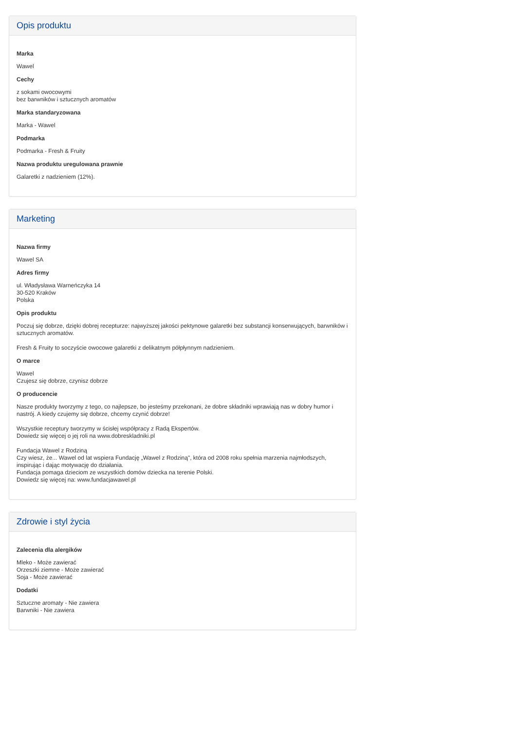Opis produktu
Marka
Wawel
Cechy
z sokami owocowymi
bez barwników i sztucznych aromatów
Marka standaryzowana
Marka - Wawel
Podmarka
Podmarka - Fresh & Fruity
Nazwa produktu uregulowana prawnie
Galaretki z nadzieniem (12%).
Marketing
Nazwa firmy
Wawel SA
Adres firmy
ul. Władysława Warneńczyka 14
30-520 Kraków
Polska
Opis produktu
Poczuj się dobrze, dzięki dobrej recepturze: najwyższej jakości pektynowe galaretki bez substancji konserwujących, barwników i sztucznych aromatów.
Fresh & Fruity to soczyście owocowe galaretki z delikatnym półpłynnym nadzieniem.
O marce
Wawel
Czujesz się dobrze, czynisz dobrze
O producencie
Nasze produkty tworzymy z tego, co najlepsze, bo jesteśmy przekonani, że dobre składniki wprawiają nas w dobry humor i nastrój. A kiedy czujemy się dobrze, chcemy czynić dobrze!
Wszystkie receptury tworzymy w ścisłej współpracy z Radą Ekspertów.
Dowiedz się więcej o jej roli na www.dobreskladniki.pl
Fundacja Wawel z Rodziną
Czy wiesz, że... Wawel od lat wspiera Fundację „Wawel z Rodziną", która od 2008 roku spełnia marzenia najmłodszych, inspirując i dając motywację do działania.
Fundacja pomaga dzieciom ze wszystkich domów dziecka na terenie Polski.
Dowiedz się więcej na: www.fundacjawawel.pl
Zdrowie i styl życia
Zalecenia dla alergików
Mleko - Może zawierać
Orzeszki ziemne - Może zawierać
Soja - Może zawierać
Dodatki
Sztuczne aromaty - Nie zawiera
Barwniki - Nie zawiera